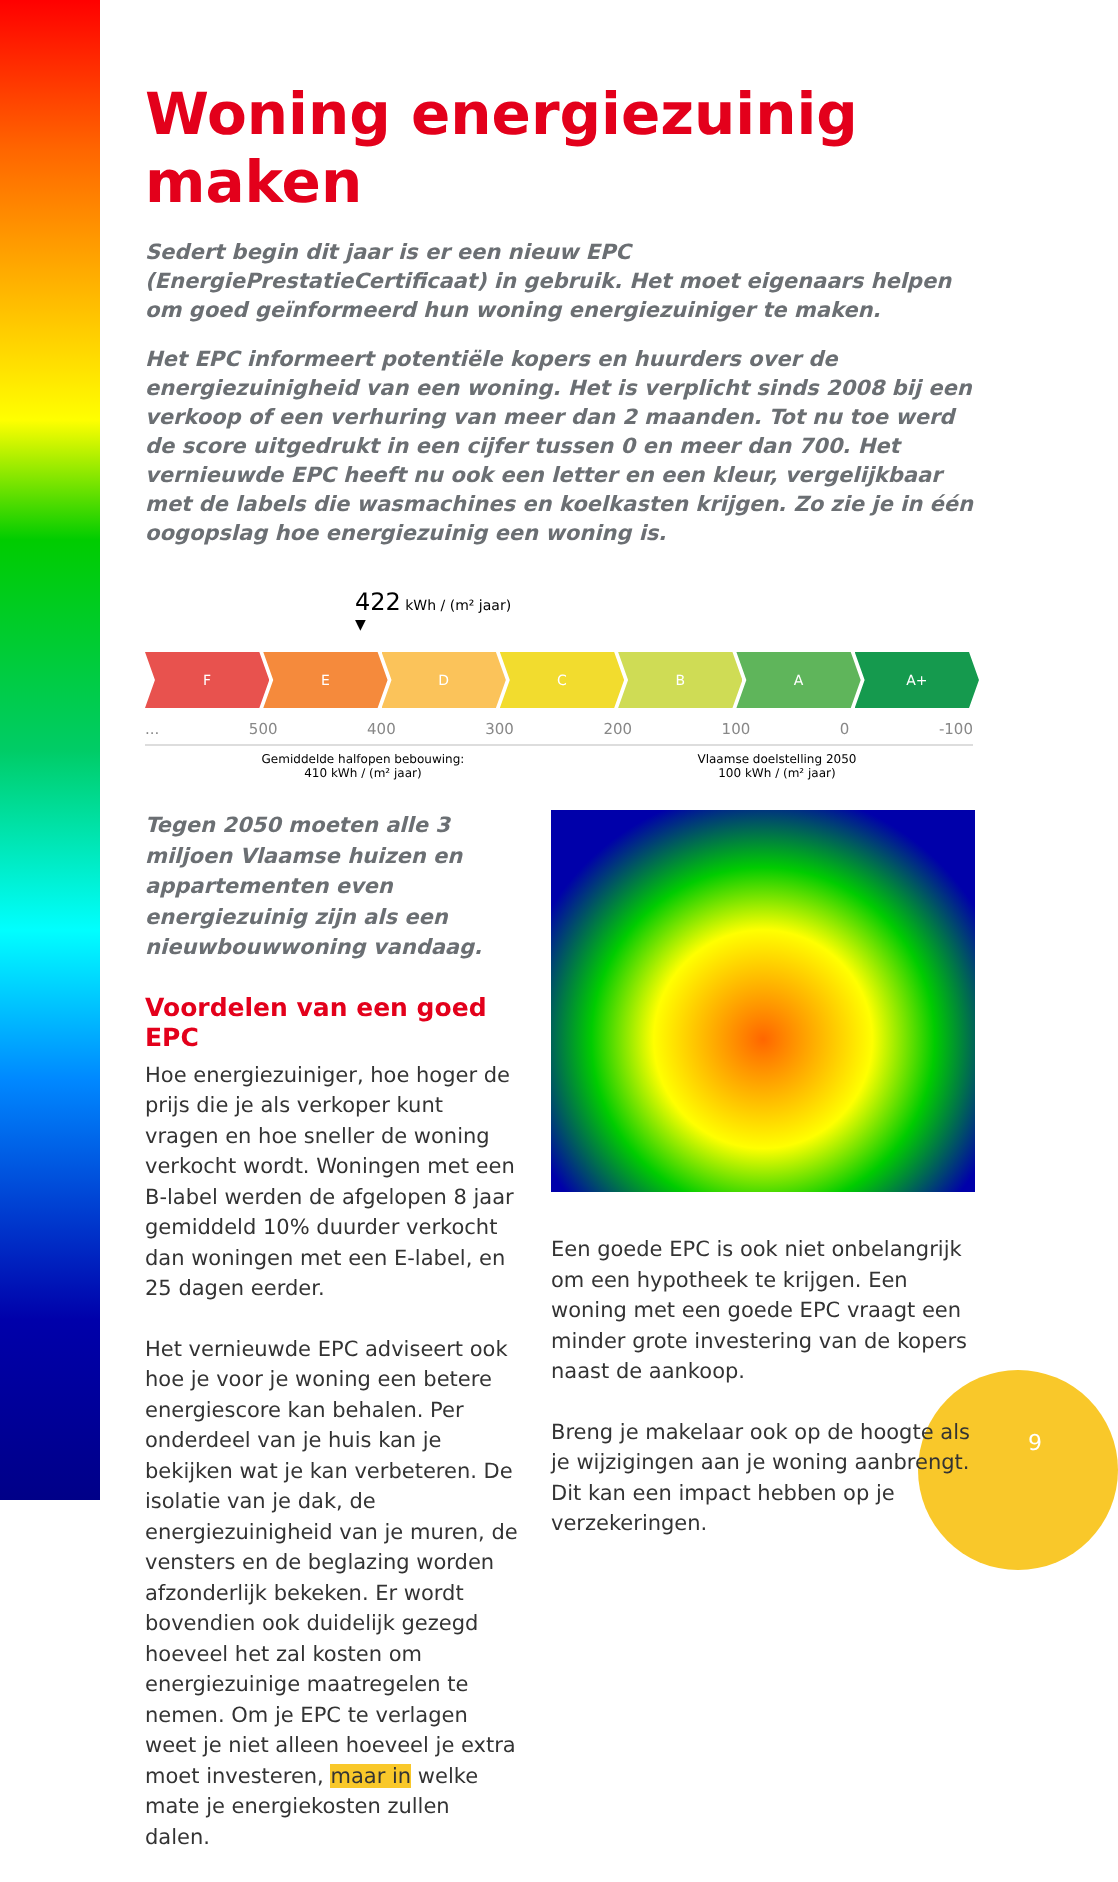Woning energiezuinig maken
Sedert begin dit jaar is er een nieuw EPC (EnergiePrestatieCertificaat) in gebruik. Het moet eigenaars helpen om goed geïnformeerd hun woning energiezuiniger te maken.
Het EPC informeert potentiële kopers en huurders over de energiezuinigheid van een woning. Het is verplicht sinds 2008 bij een verkoop of een verhuring van meer dan 2 maanden. Tot nu toe werd de score uitgedrukt in een cijfer tussen 0 en meer dan 700. Het vernieuwde EPC heeft nu ook een letter en een kleur, vergelijkbaar met de labels die wasmachines en koelkasten krijgen. Zo zie je in één oogopslag hoe energiezuinig een woning is.
422 kWh / (m² jaar)
▼
F E D C B A A+
... 500 400 300 200 100 0 -100
Gemiddelde halfopen bebouwing:
410 kWh / (m² jaar)
Vlaamse doelstelling 2050
100 kWh / (m² jaar)
Tegen 2050 moeten alle 3 miljoen Vlaamse huizen en appartementen even energiezuinig zijn als een nieuwbouwwoning vandaag.
Voordelen van een goed EPC
Hoe energiezuiniger, hoe hoger de prijs die je als verkoper kunt vragen en hoe sneller de woning verkocht wordt. Woningen met een B-label werden de afgelopen 8 jaar gemiddeld 10% duurder verkocht dan woningen met een E-label, en 25 dagen eerder.
Het vernieuwde EPC adviseert ook hoe je voor je woning een betere energiescore kan behalen. Per onderdeel van je huis kan je bekijken wat je kan verbeteren. De isolatie van je dak, de energiezuinigheid van je muren, de vensters en de beglazing worden afzonderlijk bekeken. Er wordt bovendien ook duidelijk gezegd hoeveel het zal kosten om energiezuinige maatregelen te nemen. Om je EPC te verlagen weet je niet alleen hoeveel je extra moet investeren, maar in welke mate je energiekosten zullen dalen.
Een goede EPC is ook niet onbelangrijk om een hypotheek te krijgen. Een woning met een goede EPC vraagt een minder grote investering van de kopers naast de aankoop.
Breng je makelaar ook op de hoogte als je wijzigingen aan je woning aanbrengt. Dit kan een impact hebben op je verzekeringen.
9